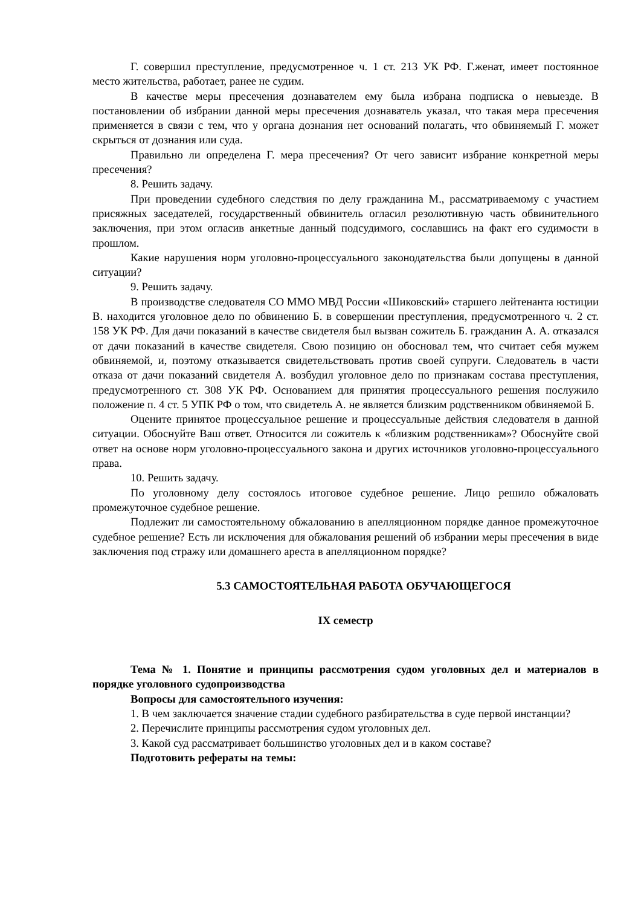Г. совершил преступление, предусмотренное ч. 1 ст. 213 УК РФ. Г.женат, имеет постоянное место жительства, работает, ранее не судим.
В качестве меры пресечения дознавателем ему была избрана подписка о невыезде. В постановлении об избрании данной меры пресечения дознаватель указал, что такая мера пресечения применяется в связи с тем, что у органа дознания нет оснований полагать, что обвиняемый Г. может скрыться от дознания или суда.
Правильно ли определена Г. мера пресечения? От чего зависит избрание конкретной меры пресечения?
8. Решить задачу.
При проведении судебного следствия по делу гражданина М., рассматриваемому с участием присяжных заседателей, государственный обвинитель огласил резолютивную часть обвинительного заключения, при этом огласив анкетные данный подсудимого, сославшись на факт его судимости в прошлом.
Какие нарушения норм уголовно-процессуального законодательства были допущены в данной ситуации?
9. Решить задачу.
В производстве следователя СО ММО МВД России «Шиковский» старшего лейтенанта юстиции В. находится уголовное дело по обвинению Б. в совершении преступления, предусмотренного ч. 2 ст. 158 УК РФ. Для дачи показаний в качестве свидетеля был вызван сожитель Б. гражданин А. А. отказался от дачи показаний в качестве свидетеля. Свою позицию он обосновал тем, что считает себя мужем обвиняемой, и, поэтому отказывается свидетельствовать против своей супруги. Следователь в части отказа от дачи показаний свидетеля А. возбудил уголовное дело по признакам состава преступления, предусмотренного ст. 308 УК РФ. Основанием для принятия процессуального решения послужило положение п. 4 ст. 5 УПК РФ о том, что свидетель А. не является близким родственником обвиняемой Б.
Оцените принятое процессуальное решение и процессуальные действия следователя в данной ситуации. Обоснуйте Ваш ответ. Относится ли сожитель к «близким родственникам»? Обоснуйте свой ответ на основе норм уголовно-процессуального закона и других источников уголовно-процессуального права.
10. Решить задачу.
По уголовному делу состоялось итоговое судебное решение. Лицо решило обжаловать промежуточное судебное решение.
Подлежит ли самостоятельному обжалованию в апелляционном порядке данное промежуточное судебное решение? Есть ли исключения для обжалования решений об избрании меры пресечения в виде заключения под стражу или домашнего ареста в апелляционном порядке?
5.3 САМОСТОЯТЕЛЬНАЯ РАБОТА ОБУЧАЮЩЕГОСЯ
IX семестр
Тема № 1. Понятие и принципы рассмотрения судом уголовных дел и материалов в порядке уголовного судопроизводства
Вопросы для самостоятельного изучения:
1. В чем заключается значение стадии судебного разбирательства в суде первой инстанции?
2. Перечислите принципы рассмотрения судом уголовных дел.
3. Какой суд рассматривает большинство уголовных дел и в каком составе?
Подготовить рефераты на темы: